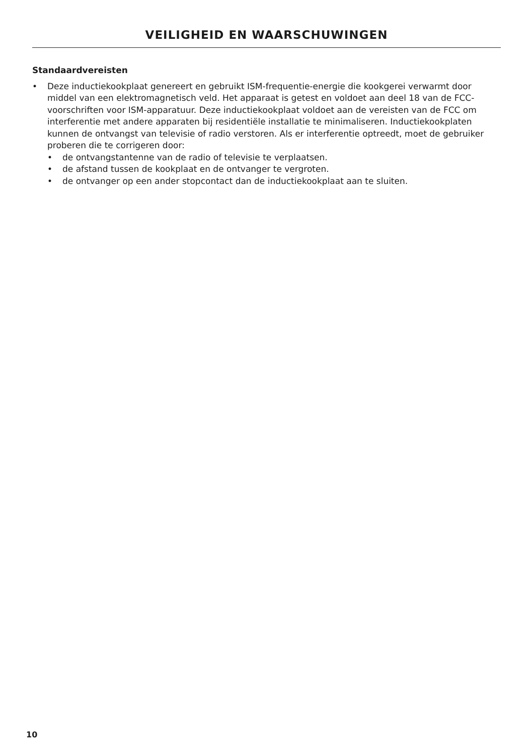VEILIGHEID EN WAARSCHUWINGEN
Standaardvereisten
• Deze inductiekookplaat genereert en gebruikt ISM-frequentie-energie die kookgerei verwarmt door middel van een elektromagnetisch veld. Het apparaat is getest en voldoet aan deel 18 van de FCC-voorschriften voor ISM-apparatuur. Deze inductiekookplaat voldoet aan de vereisten van de FCC om interferentie met andere apparaten bij residentiële installatie te minimaliseren. Inductiekookplaten kunnen de ontvangst van televisie of radio verstoren. Als er interferentie optreedt, moet de gebruiker proberen die te corrigeren door:
• de ontvangstantenne van de radio of televisie te verplaatsen.
• de afstand tussen de kookplaat en de ontvanger te vergroten.
• de ontvanger op een ander stopcontact dan de inductiekookplaat aan te sluiten.
10